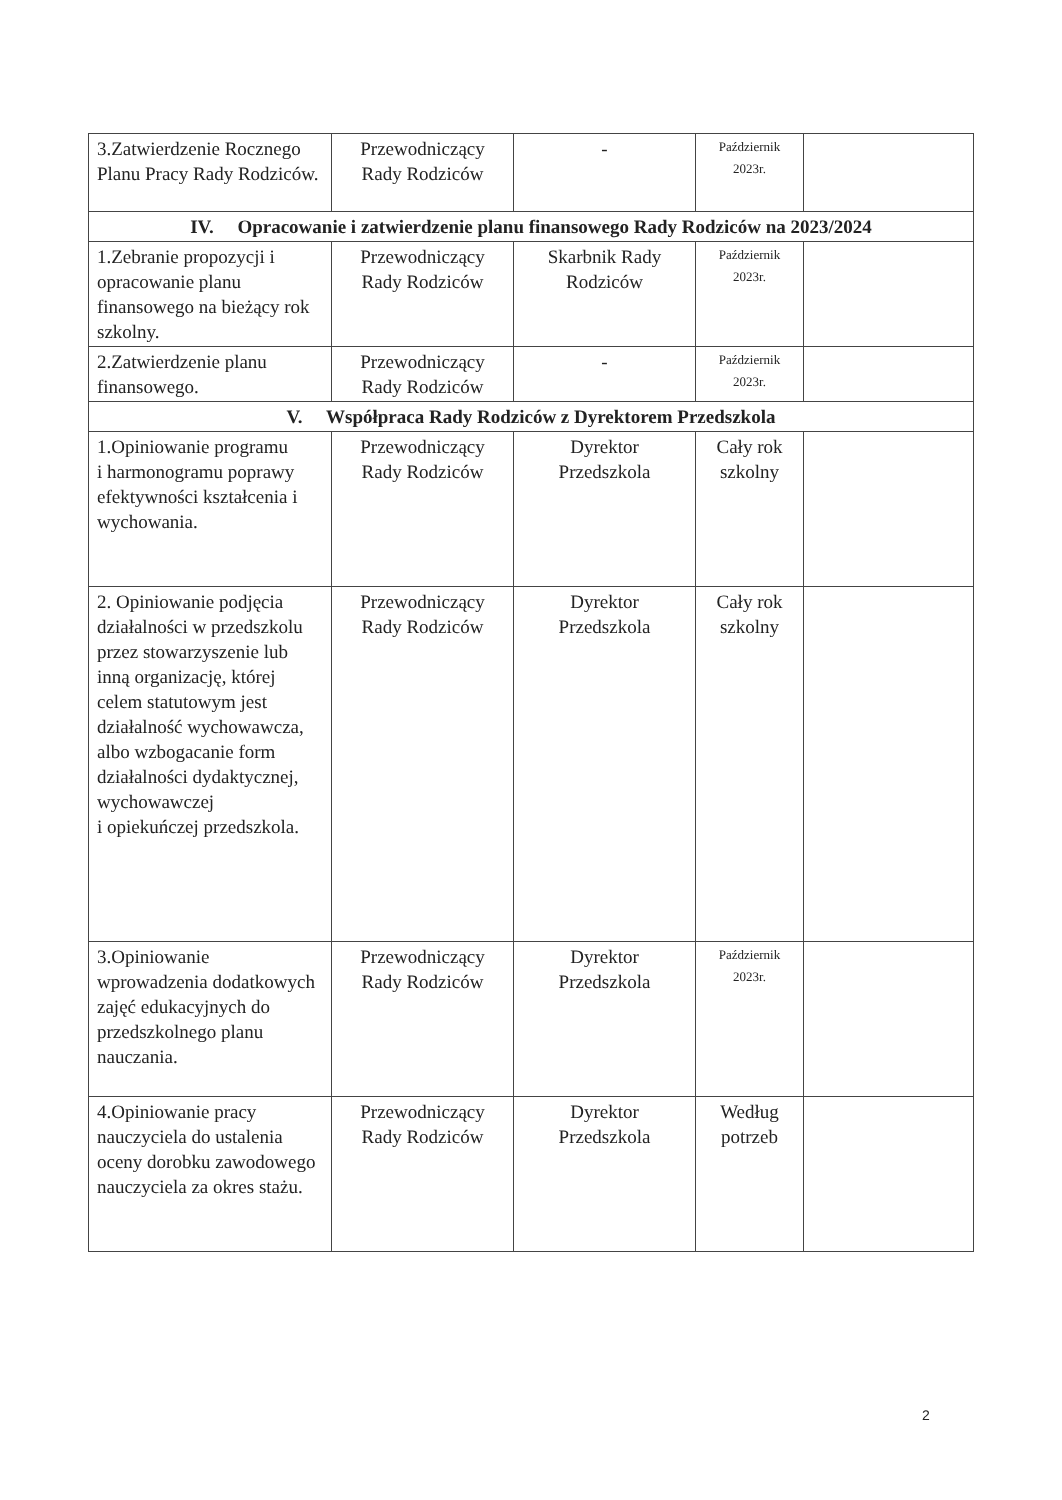| 3.Zatwierdzenie Rocznego Planu Pracy Rady Rodziców. | Przewodniczący Rady Rodziców | - | Październik 2023r. | |
| IV. Opracowanie i zatwierdzenie planu finansowego Rady Rodziców na 2023/2024 | | | | |
| 1.Zebranie propozycji i opracowanie planu finansowego na bieżący rok szkolny. | Przewodniczący Rady Rodziców | Skarbnik Rady Rodziców | Październik 2023r. | |
| 2.Zatwierdzenie planu finansowego. | Przewodniczący Rady Rodziców | - | Październik 2023r. | |
| V. Współpraca Rady Rodziców z Dyrektorem Przedszkola | | | | |
| 1.Opiniowanie programu i harmonogramu poprawy efektywności kształcenia i wychowania. | Przewodniczący Rady Rodziców | Dyrektor Przedszkola | Cały rok szkolny | |
| 2. Opiniowanie podjęcia działalności w przedszkolu przez stowarzyszenie lub inną organizację, której celem statutowym jest działalność wychowawcza, albo wzbogacanie form działalności dydaktycznej, wychowawczej i opiekuńczej przedszkola. | Przewodniczący Rady Rodziców | Dyrektor Przedszkola | Cały rok szkolny | |
| 3.Opiniowanie wprowadzenia dodatkowych zajęć edukacyjnych do przedszkolnego planu nauczania. | Przewodniczący Rady Rodziców | Dyrektor Przedszkola | Październik 2023r. | |
| 4.Opiniowanie pracy nauczyciela do ustalenia oceny dorobku zawodowego nauczyciela za okres stażu. | Przewodniczący Rady Rodziców | Dyrektor Przedszkola | Według potrzeb | |
2